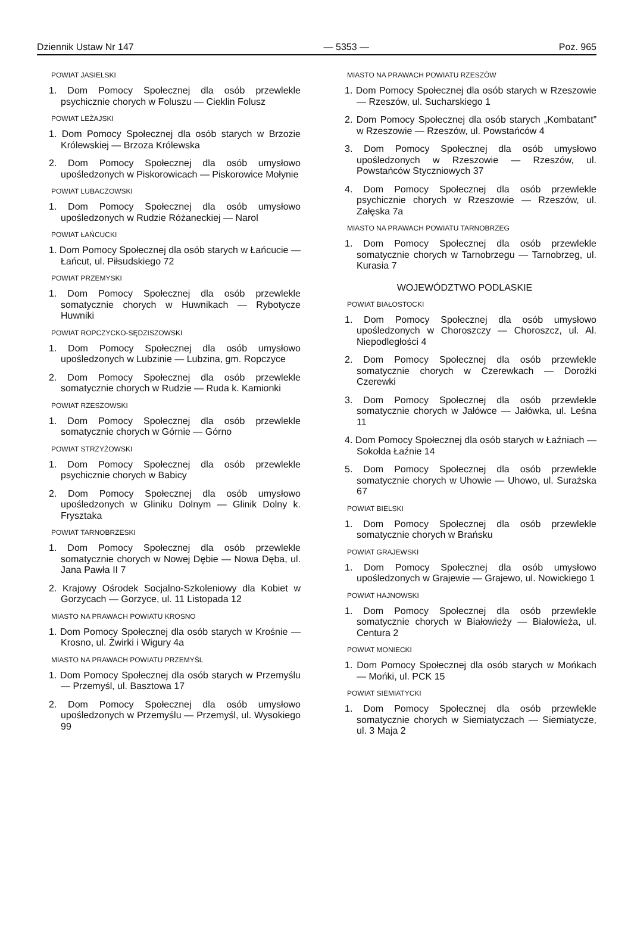Dziennik Ustaw Nr 147 — 5353 — Poz. 965
POWIAT JASIELSKI
1. Dom Pomocy Społecznej dla osób przewlekle psychicznie chorych w Foluszu — Cieklin Folusz
POWIAT LEŻAJSKI
1. Dom Pomocy Społecznej dla osób starych w Brzozie Królewskiej — Brzoza Królewska
2. Dom Pomocy Społecznej dla osób umysłowo upośledzonych w Piskorowicach — Piskorowice Mołynie
POWIAT LUBACZOWSKI
1. Dom Pomocy Społecznej dla osób umysłowo upośledzonych w Rudzie Różaneckiej — Narol
POWIAT ŁAŃCUCKI
1. Dom Pomocy Społecznej dla osób starych w Łańcucie — Łańcut, ul. Piłsudskiego 72
POWIAT PRZEMYSKI
1. Dom Pomocy Społecznej dla osób przewlekle somatycznie chorych w Huwnikach — Rybotycze Huwniki
POWIAT ROPCZYCKO-SĘDZISZOWSKI
1. Dom Pomocy Społecznej dla osób umysłowo upośledzonych w Lubzinie — Lubzina, gm. Ropczyce
2. Dom Pomocy Społecznej dla osób przewlekle somatycznie chorych w Rudzie — Ruda k. Kamionki
POWIAT RZESZOWSKI
1. Dom Pomocy Społecznej dla osób przewlekle somatycznie chorych w Górnie — Górno
POWIAT STRZYŻOWSKI
1. Dom Pomocy Społecznej dla osób przewlekle psychicznie chorych w Babicy
2. Dom Pomocy Społecznej dla osób umysłowo upośledzonych w Gliniku Dolnym — Glinik Dolny k. Frysztaka
POWIAT TARNOBRZESKI
1. Dom Pomocy Społecznej dla osób przewlekle somatycznie chorych w Nowej Dębie — Nowa Dęba, ul. Jana Pawła II 7
2. Krajowy Ośrodek Socjalno-Szkoleniowy dla Kobiet w Gorzycach — Gorzyce, ul. 11 Listopada 12
MIASTO NA PRAWACH POWIATU KROSNO
1. Dom Pomocy Społecznej dla osób starych w Krośnie — Krosno, ul. Żwirki i Wigury 4a
MIASTO NA PRAWACH POWIATU PRZEMYŚL
1. Dom Pomocy Społecznej dla osób starych w Przemyślu — Przemyśl, ul. Basztowa 17
2. Dom Pomocy Społecznej dla osób umysłowo upośledzonych w Przemyślu — Przemyśl, ul. Wysokiego 99
MIASTO NA PRAWACH POWIATU RZESZÓW
1. Dom Pomocy Społecznej dla osób starych w Rzeszowie — Rzeszów, ul. Sucharskiego 1
2. Dom Pomocy Społecznej dla osób starych „Kombatant” w Rzeszowie — Rzeszów, ul. Powstańców 4
3. Dom Pomocy Społecznej dla osób umysłowo upośledzonych w Rzeszowie — Rzeszów, ul. Powstańców Styczniowych 37
4. Dom Pomocy Społecznej dla osób przewlekle psychicznie chorych w Rzeszowie — Rzeszów, ul. Załęska 7a
MIASTO NA PRAWACH POWIATU TARNOBRZEG
1. Dom Pomocy Społecznej dla osób przewlekle somatycznie chorych w Tarnobrzegu — Tarnobrzeg, ul. Kurasia 7
WOJEWÓDZTWO PODLASKIE
POWIAT BIAŁOSTOCKI
1. Dom Pomocy Społecznej dla osób umysłowo upośledzonych w Choroszczy — Choroszcz, ul. Al. Niepodległości 4
2. Dom Pomocy Społecznej dla osób przewlekle somatycznie chorych w Czerewkach — Dorożki Czerewki
3. Dom Pomocy Społecznej dla osób przewlekle somatycznie chorych w Jałówce — Jałówka, ul. Leśna 11
4. Dom Pomocy Społecznej dla osób starych w Łaźniach — Sokołda Łaźnie 14
5. Dom Pomocy Społecznej dla osób przewlekle somatycznie chorych w Uhowie — Uhowo, ul. Surażska 67
POWIAT BIELSKI
1. Dom Pomocy Społecznej dla osób przewlekle somatycznie chorych w Brańsku
POWIAT GRAJEWSKI
1. Dom Pomocy Społecznej dla osób umysłowo upośledzonych w Grajewie — Grajewo, ul. Nowickiego 1
POWIAT HAJNOWSKI
1. Dom Pomocy Społecznej dla osób przewlekle somatycznie chorych w Białowieży — Białowieża, ul. Centura 2
POWIAT MONIECKI
1. Dom Pomocy Społecznej dla osób starych w Mońkach — Mońki, ul. PCK 15
POWIAT SIEMIATYCKI
1. Dom Pomocy Społecznej dla osób przewlekle somatycznie chorych w Siemiatyczach — Siemiatycze, ul. 3 Maja 2